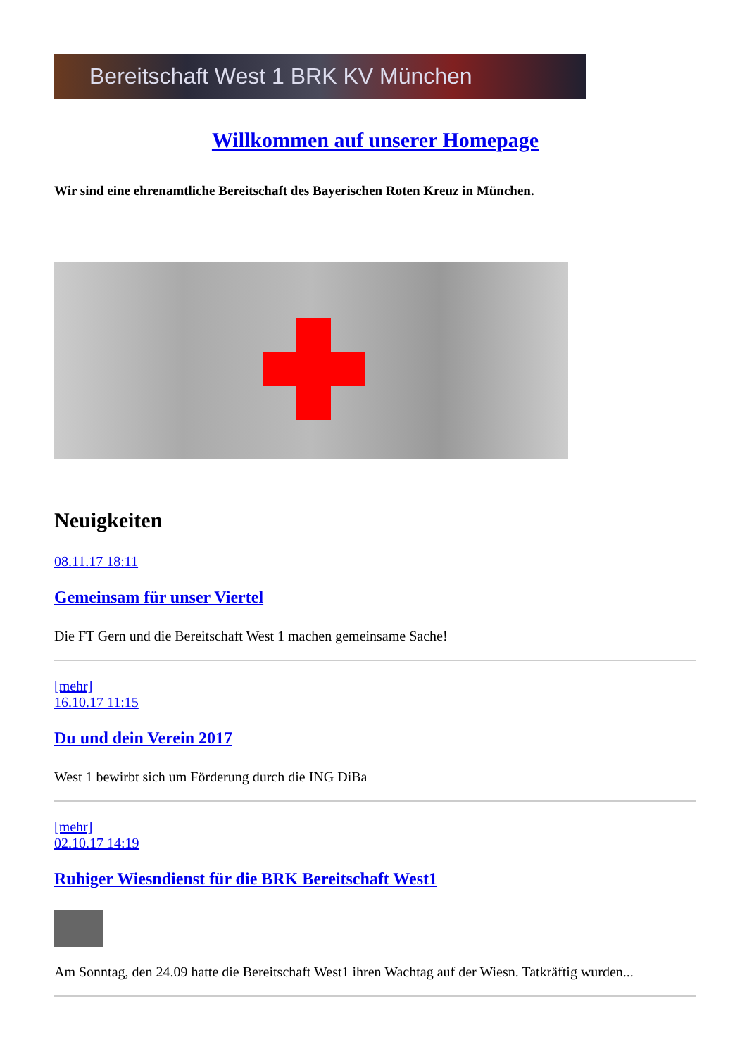Bereitschaft West 1 BRK KV München
Willkommen auf unserer Homepage
Wir sind eine ehrenamtliche Bereitschaft des Bayerischen Roten Kreuz in München.
Neuigkeiten
08.11.17 18:11
Gemeinsam für unser Viertel
Die FT Gern und die Bereitschaft West 1 machen gemeinsame Sache!
[mehr]
16.10.17 11:15
Du und dein Verein 2017
West 1 bewirbt sich um Förderung durch die ING DiBa
[mehr]
02.10.17 14:19
Ruhiger Wiesndienst für die BRK Bereitschaft West1
Am Sonntag, den 24.09 hatte die Bereitschaft West1 ihren Wachtag auf der Wiesn. Tatkräftig wurden...